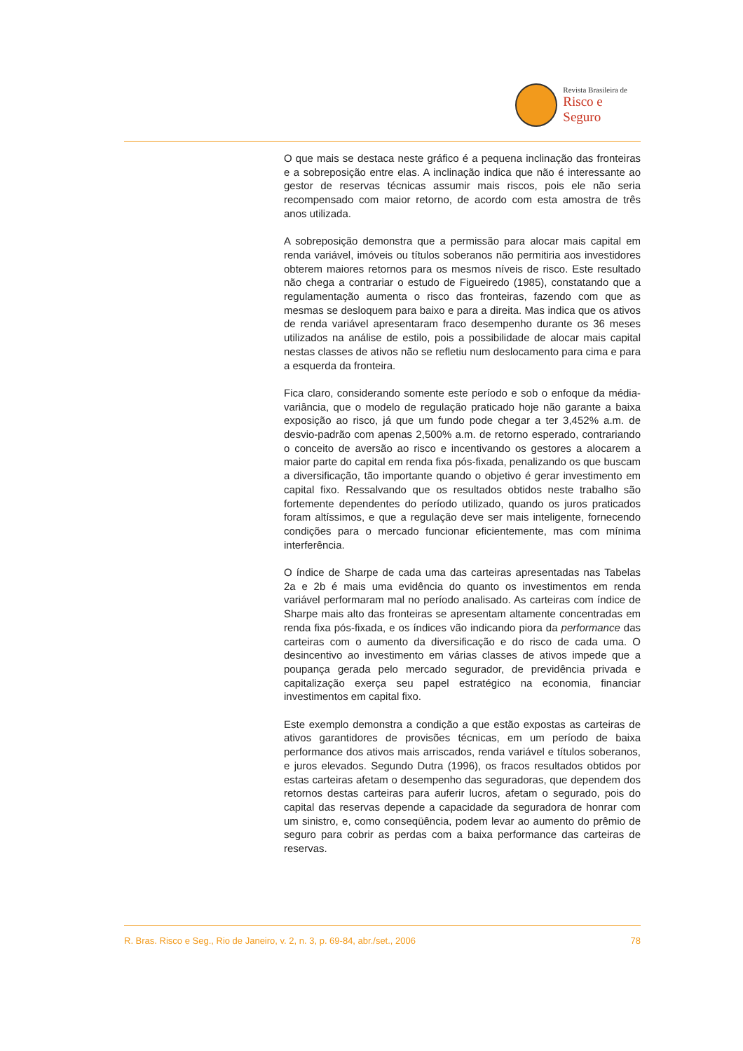Revista Brasileira de
Risco e Seguro
O que mais se destaca neste gráfico é a pequena inclinação das fronteiras e a sobreposição entre elas. A inclinação indica que não é interessante ao gestor de reservas técnicas assumir mais riscos, pois ele não seria recompensado com maior retorno, de acordo com esta amostra de três anos utilizada.
A sobreposição demonstra que a permissão para alocar mais capital em renda variável, imóveis ou títulos soberanos não permitiria aos investidores obterem maiores retornos para os mesmos níveis de risco. Este resultado não chega a contrariar o estudo de Figueiredo (1985), constatando que a regulamentação aumenta o risco das fronteiras, fazendo com que as mesmas se desloquem para baixo e para a direita. Mas indica que os ativos de renda variável apresentaram fraco desempenho durante os 36 meses utilizados na análise de estilo, pois a possibilidade de alocar mais capital nestas classes de ativos não se refletiu num deslocamento para cima e para a esquerda da fronteira.
Fica claro, considerando somente este período e sob o enfoque da média-variância, que o modelo de regulação praticado hoje não garante a baixa exposição ao risco, já que um fundo pode chegar a ter 3,452% a.m. de desvio-padrão com apenas 2,500% a.m. de retorno esperado, contrariando o conceito de aversão ao risco e incentivando os gestores a alocarem a maior parte do capital em renda fixa pós-fixada, penalizando os que buscam a diversificação, tão importante quando o objetivo é gerar investimento em capital fixo. Ressalvando que os resultados obtidos neste trabalho são fortemente dependentes do período utilizado, quando os juros praticados foram altíssimos, e que a regulação deve ser mais inteligente, fornecendo condições para o mercado funcionar eficientemente, mas com mínima interferência.
O índice de Sharpe de cada uma das carteiras apresentadas nas Tabelas 2a e 2b é mais uma evidência do quanto os investimentos em renda variável performaram mal no período analisado. As carteiras com índice de Sharpe mais alto das fronteiras se apresentam altamente concentradas em renda fixa pós-fixada, e os índices vão indicando piora da performance das carteiras com o aumento da diversificação e do risco de cada uma. O desincentivo ao investimento em várias classes de ativos impede que a poupança gerada pelo mercado segurador, de previdência privada e capitalização exerça seu papel estratégico na economia, financiar investimentos em capital fixo.
Este exemplo demonstra a condição a que estão expostas as carteiras de ativos garantidores de provisões técnicas, em um período de baixa performance dos ativos mais arriscados, renda variável e títulos soberanos, e juros elevados. Segundo Dutra (1996), os fracos resultados obtidos por estas carteiras afetam o desempenho das seguradoras, que dependem dos retornos destas carteiras para auferir lucros, afetam o segurado, pois do capital das reservas depende a capacidade da seguradora de honrar com um sinistro, e, como conseqüência, podem levar ao aumento do prêmio de seguro para cobrir as perdas com a baixa performance das carteiras de reservas.
R. Bras. Risco e Seg., Rio de Janeiro, v. 2, n. 3, p. 69-84, abr./set., 2006 78